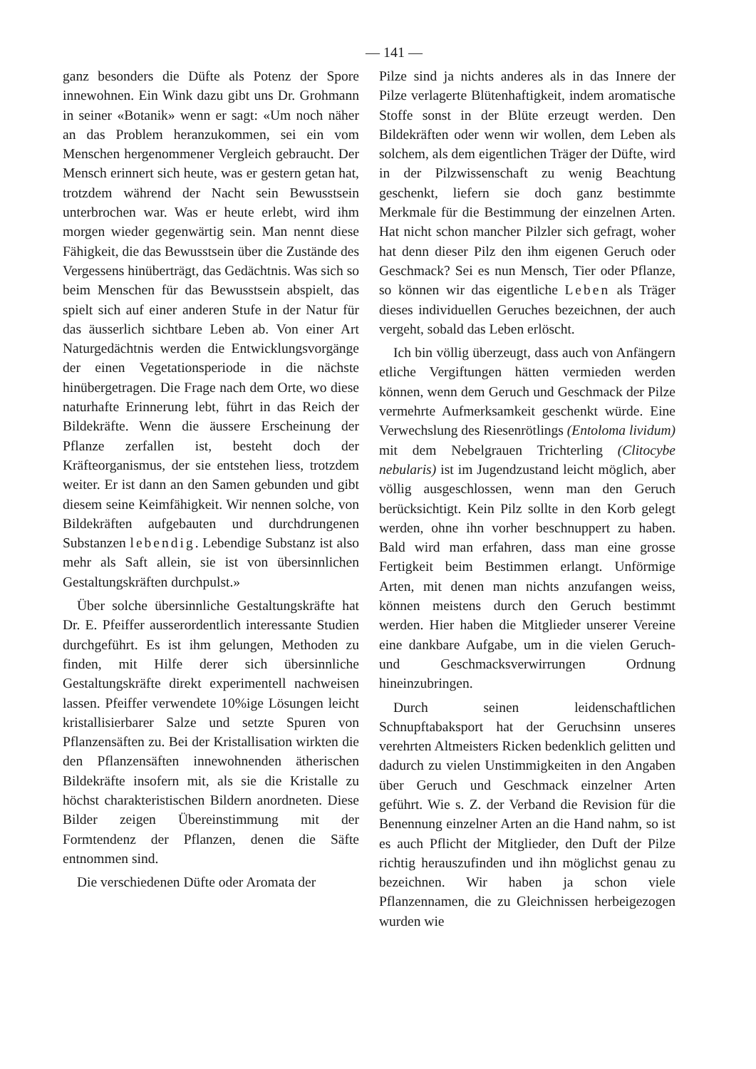— 141 —
ganz besonders die Düfte als Potenz der Spore innewohnen. Ein Wink dazu gibt uns Dr. Grohmann in seiner «Botanik» wenn er sagt: «Um noch näher an das Problem heranzukommen, sei ein vom Menschen hergenommener Vergleich gebraucht. Der Mensch erinnert sich heute, was er gestern getan hat, trotzdem während der Nacht sein Bewusstsein unterbrochen war. Was er heute erlebt, wird ihm morgen wieder gegenwärtig sein. Man nennt diese Fähigkeit, die das Bewusstsein über die Zustände des Vergessens hinüberträgt, das Gedächtnis. Was sich so beim Menschen für das Bewusstsein abspielt, das spielt sich auf einer anderen Stufe in der Natur für das äusserlich sichtbare Leben ab. Von einer Art Naturgedächtnis werden die Entwicklungsvorgänge der einen Vegetationsperiode in die nächste hinübergetragen. Die Frage nach dem Orte, wo diese naturhafte Erinnerung lebt, führt in das Reich der Bildekräfte. Wenn die äussere Erscheinung der Pflanze zerfallen ist, besteht doch der Kräfteorganismus, der sie entstehen liess, trotzdem weiter. Er ist dann an den Samen gebunden und gibt diesem seine Keimfähigkeit. Wir nennen solche, von Bildekräften aufgebauten und durchdrungenen Substanzen lebendig. Lebendige Substanz ist also mehr als Saft allein, sie ist von übersinnlichen Gestaltungskräften durchpulst.»
Über solche übersinnliche Gestaltungskräfte hat Dr. E. Pfeiffer ausserordentlich interessante Studien durchgeführt. Es ist ihm gelungen, Methoden zu finden, mit Hilfe derer sich übersinnliche Gestaltungskräfte direkt experimentell nachweisen lassen. Pfeiffer verwendete 10%ige Lösungen leicht kristallisierbarer Salze und setzte Spuren von Pflanzensäften zu. Bei der Kristallisation wirkten die den Pflanzensäften innewohnenden ätherischen Bildekräfte insofern mit, als sie die Kristalle zu höchst charakteristischen Bildern anordneten. Diese Bilder zeigen Übereinstimmung mit der Formtendenz der Pflanzen, denen die Säfte entnommen sind.
Die verschiedenen Düfte oder Aromata der
Pilze sind ja nichts anderes als in das Innere der Pilze verlagerte Blütenhaftigkeit, indem aromatische Stoffe sonst in der Blüte erzeugt werden. Den Bildekräften oder wenn wir wollen, dem Leben als solchem, als dem eigentlichen Träger der Düfte, wird in der Pilzwissenschaft zu wenig Beachtung geschenkt, liefern sie doch ganz bestimmte Merkmale für die Bestimmung der einzelnen Arten. Hat nicht schon mancher Pilzler sich gefragt, woher hat denn dieser Pilz den ihm eigenen Geruch oder Geschmack? Sei es nun Mensch, Tier oder Pflanze, so können wir das eigentliche Leben als Träger dieses individuellen Geruches bezeichnen, der auch vergeht, sobald das Leben erlöscht.
Ich bin völlig überzeugt, dass auch von Anfängern etliche Vergiftungen hätten vermieden werden können, wenn dem Geruch und Geschmack der Pilze vermehrte Aufmerksamkeit geschenkt würde. Eine Verwechslung des Riesenrötlings (Entoloma lividum) mit dem Nebelgrauen Trichterling (Clitocybe nebularis) ist im Jugendzustand leicht möglich, aber völlig ausgeschlossen, wenn man den Geruch berücksichtigt. Kein Pilz sollte in den Korb gelegt werden, ohne ihn vorher beschnuppert zu haben. Bald wird man erfahren, dass man eine grosse Fertigkeit beim Bestimmen erlangt. Unförmige Arten, mit denen man nichts anzufangen weiss, können meistens durch den Geruch bestimmt werden. Hier haben die Mitglieder unserer Vereine eine dankbare Aufgabe, um in die vielen Geruch- und Geschmacksverwirrungen Ordnung hineinzubringen.
Durch seinen leidenschaftlichen Schnupftabaksport hat der Geruchsinn unseres verehrten Altmeisters Ricken bedenklich gelitten und dadurch zu vielen Unstimmigkeiten in den Angaben über Geruch und Geschmack einzelner Arten geführt. Wie s. Z. der Verband die Revision für die Benennung einzelner Arten an die Hand nahm, so ist es auch Pflicht der Mitglieder, den Duft der Pilze richtig herauszufinden und ihn möglichst genau zu bezeichnen. Wir haben ja schon viele Pflanzennamen, die zu Gleichnissen herbeigezogen wurden wie